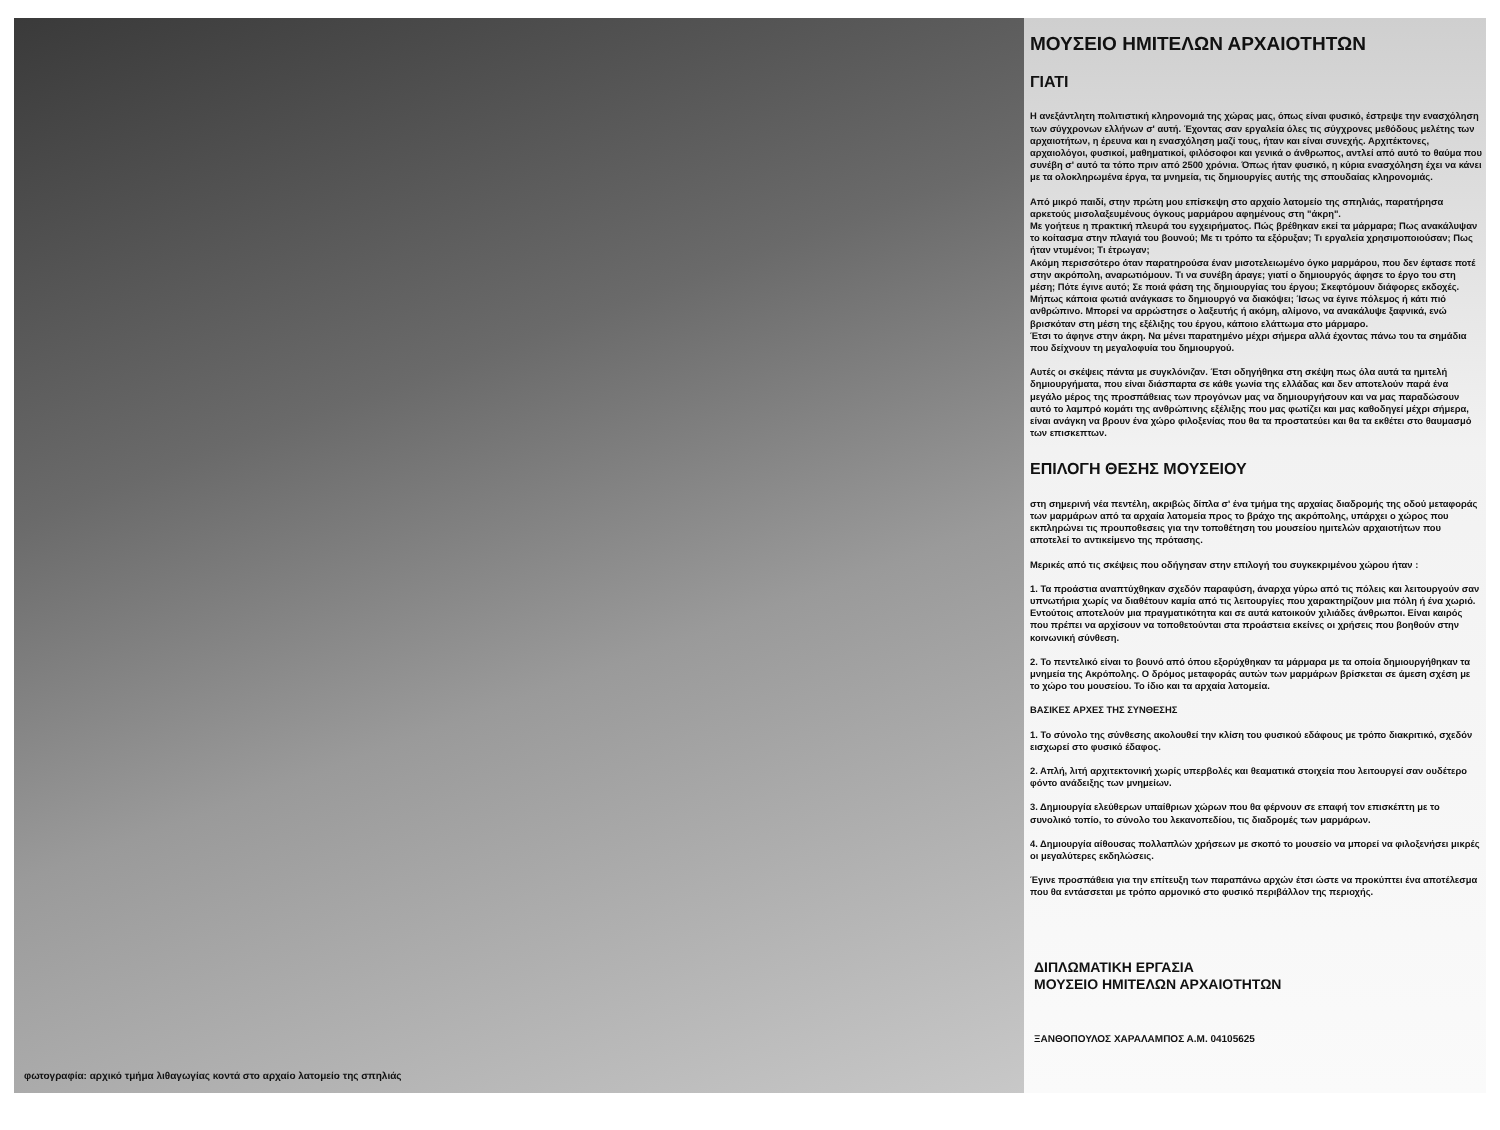φωτογραφία: αρχικό τμήμα λιθαγωγίας κοντά στο αρχαίο λατομείο της σπηλιάς
ΜΟΥΣΕΙΟ ΗΜΙΤΕΛΩΝ ΑΡΧΑΙΟΤΗΤΩΝ
ΓΙΑΤΙ
Η ανεξάντλητη πολιτιστική κληρονομιά της χώρας μας, όπως είναι φυσικό, έστρεψε την ενασχόληση των σύγχρονων ελλήνων σ' αυτή. Έχοντας σαν εργαλεία όλες τις σύγχρονες μεθόδους μελέτης των αρχαιοτήτων, η έρευνα και η ενασχόληση μαζί τους, ήταν και είναι συνεχής. Αρχιτέκτονες, αρχαιολόγοι, φυσικοί, μαθηματικοί, φιλόσοφοι και γενικά ο άνθρωπος, αντλεί από αυτό το θαύμα που συνέβη σ' αυτό τα τόπο πριν από 2500 χρόνια. Όπως ήταν φυσικό, η κύρια ενασχόληση έχει να κάνει με τα ολοκληρωμένα έργα, τα μνημεία, τις δημιουργίες αυτής της σπουδαίας κληρονομιάς.
Από μικρό παιδί, στην πρώτη μου επίσκεψη στο αρχαίο λατομείο της σπηλιάς, παρατήρησα αρκετούς μισολαξευμένους όγκους μαρμάρου αφημένους στη "άκρη".
Με γοήτευε η πρακτική πλευρά του εγχειρήματος. Πώς βρέθηκαν εκεί τα μάρμαρα; Πως ανακάλυψαν το κοίτασμα στην πλαγιά του βουνού; Με τι τρόπο τα εξόρυξαν; Τι εργαλεία χρησιμοποιούσαν; Πως ήταν ντυμένοι; Τι έτρωγαν;
Ακόμη περισσότερο όταν παρατηρούσα έναν μισοτελειωμένο όγκο μαρμάρου, που δεν έφτασε ποτέ στην ακρόπολη, αναρωτιόμουν. Τι να συνέβη άραγε; γιατί ο δημιουργός άφησε το έργο του στη μέση; Πότε έγινε αυτό; Σε ποιά φάση της δημιουργίας του έργου; Σκεφτόμουν διάφορες εκδοχές. Μήπως κάποια φωτιά ανάγκασε το δημιουργό να διακόψει; Ίσως να έγινε πόλεμος ή κάτι πιό ανθρώπινο. Μπορεί να αρρώστησε ο λαξευτής ή ακόμη, αλίμονο, να ανακάλυψε ξαφνικά, ενώ βρισκόταν στη μέση της εξέλιξης του έργου, κάποιο ελάττωμα στο μάρμαρο.
Έτσι το άφηνε στην άκρη. Να μένει παρατημένο μέχρι σήμερα αλλά έχοντας πάνω του τα σημάδια που δείχνουν τη μεγαλοφυία του δημιουργού.
Αυτές οι σκέψεις πάντα με συγκλόνιζαν. Έτσι οδηγήθηκα στη σκέψη πως όλα αυτά τα ημιτελή δημιουργήματα, που είναι διάσπαρτα σε κάθε γωνία της ελλάδας και δεν αποτελούν παρά ένα μεγάλο μέρος της προσπάθειας των προγόνων μας να δημιουργήσουν και να μας παραδώσουν αυτό το λαμπρό κομάτι της ανθρώπινης εξέλιξης που μας φωτίζει και μας καθοδηγεί μέχρι σήμερα, είναι ανάγκη να βρουν ένα χώρο φιλοξενίας που θα τα προστατεύει και θα τα εκθέτει στο θαυμασμό των επισκεπτων.
ΕΠΙΛΟΓΗ ΘΕΣΗΣ ΜΟΥΣΕΙΟΥ
στη σημερινή νέα πεντέλη, ακριβώς δίπλα σ' ένα τμήμα της αρχαίας διαδρομής της οδού μεταφοράς των μαρμάρων από τα αρχαία λατομεία προς το βράχο της ακρόπολης, υπάρχει ο χώρος που εκπληρώνει τις προυποθεσεις για την τοποθέτηση του μουσείου ημιτελών αρχαιοτήτων που αποτελεί το αντικείμενο της πρότασης.
Μερικές από τις σκέψεις που οδήγησαν στην επιλογή του συγκεκριμένου χώρου ήταν :
1. Τα προάστια αναπτύχθηκαν σχεδόν παραφύση, άναρχα γύρω από τις πόλεις και λειτουργούν σαν υπνωτήρια χωρίς να διαθέτουν καμία από τις λειτουργίες που χαρακτηρίζουν μια πόλη ή ένα χωριό. Εντούτοις αποτελούν μια πραγματικότητα και σε αυτά κατοικούν χιλιάδες άνθρωποι. Είναι καιρός που πρέπει να αρχίσουν να τοποθετούνται στα προάστεια εκείνες οι χρήσεις που βοηθούν στην κοινωνική σύνθεση.
2. Το πεντελικό είναι το βουνό από όπου εξορύχθηκαν τα μάρμαρα με τα οποία δημιουργήθηκαν τα μνημεία της Ακρόπολης. Ο δρόμος μεταφοράς αυτών των μαρμάρων βρίσκεται σε άμεση σχέση με το χώρο του μουσείου. Το ίδιο και τα αρχαία λατομεία.
ΒΑΣΙΚΕΣ ΑΡΧΕΣ ΤΗΣ ΣΥΝΘΕΣΗΣ
1. Το σύνολο της σύνθεσης ακολουθεί την κλίση του φυσικού εδάφους με τρόπο διακριτικό, σχεδόν εισχωρεί στο φυσικό έδαφος.
2. Απλή, λιτή αρχιτεκτονική χωρίς υπερβολές και θεαματικά στοιχεία που λειτουργεί σαν ουδέτερο φόντο ανάδειξης των μνημείων.
3. Δημιουργία ελεύθερων υπαίθριων χώρων που θα φέρνουν σε επαφή τον επισκέπτη με το συνολικό τοπίο, το σύνολο του λεκανοπεδίου, τις διαδρομές των μαρμάρων.
4. Δημιουργία αίθουσας πολλαπλών χρήσεων με σκοπό το μουσείο να μπορεί να φιλοξενήσει μικρές οι μεγαλύτερες εκδηλώσεις.
Έγινε προσπάθεια για την επίτευξη των παραπάνω αρχών έτσι ώστε να προκύπτει ένα αποτέλεσμα που θα εντάσσεται με τρόπο αρμονικό στο φυσικό περιβάλλον της περιοχής.
ΔΙΠΛΩΜΑΤΙΚΗ ΕΡΓΑΣΙΑ
ΜΟΥΣΕΙΟ ΗΜΙΤΕΛΩΝ ΑΡΧΑΙΟΤΗΤΩΝ
ΞΑΝΘΟΠΟΥΛΟΣ ΧΑΡΑΛΑΜΠΟΣ Α.Μ. 04105625